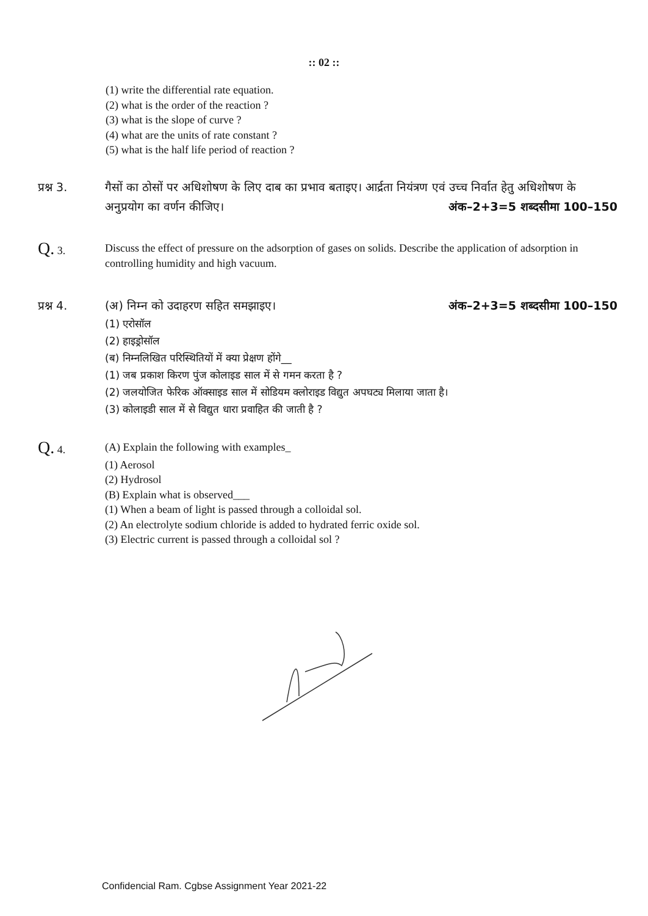:: 02 ::
(1) write the differential rate equation.
(2) what is the order of the reaction ?
(3) what is the slope of curve ?
(4) what are the units of rate constant ?
(5) what is the half life period of reaction ?
प्रश्न 3. गैसों का ठोसों पर अधिशोषण के लिए दाब का प्रभाव बताइए। आर्द्रता नियंत्रण एवं उच्च निर्वात हेतु अधिशोषण के अनुप्रयोग का वर्णन कीजिए। अंक–2+3=5 शब्दसीमा 100–150
Q. 3. Discuss the effect of pressure on the adsorption of gases on solids. Describe the application of adsorption in controlling humidity and high vacuum.
प्रश्न 4. (अ) निम्न को उदाहरण सहित समझाइए। अंक–2+3=5 शब्दसीमा 100–150
(1) एरोसॉल
(2) हाइड्रोसॉल
(ब) निम्नलिखित परिस्थितियों में क्या प्रेक्षण होंगे__
(1) जब प्रकाश किरण पुंज कोलाइड साल में से गमन करता है ?
(2) जलयोजित फेरिक ऑक्साइड साल में सोडियम क्लोराइड विद्युत अपघट्य मिलाया जाता है।
(3) कोलाइडी साल में से विद्युत धारा प्रवाहित की जाती है ?
Q. 4. (A) Explain the following with examples_
(1) Aerosol
(2) Hydrosol
(B) Explain what is observed___
(1) When a beam of light is passed through a colloidal sol.
(2) An electrolyte sodium chloride is added to hydrated ferric oxide sol.
(3) Electric current is passed through a colloidal sol ?
Confidencial Ram. Cgbse Assignment Year 2021-22